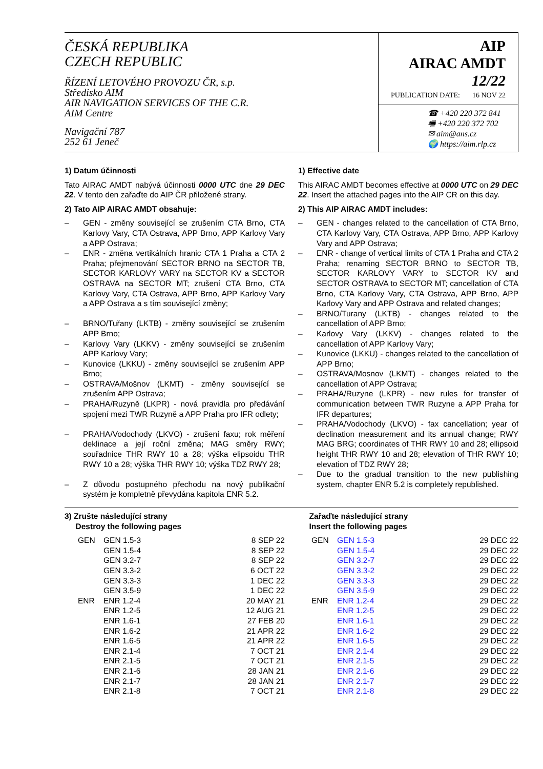ČESKÁ REPUBLIKA
CZECH REPUBLIC
ŘÍZENÍ LETOVÉHO PROVOZU ČR, s.p.
Středisko AIM
AIR NAVIGATION SERVICES OF THE C.R.
AIM Centre
Navigační 787
252 61 Jeneč
AIP
AIRAC AMDT
12/22
PUBLICATION DATE: 16 NOV 22
☎ +420 220 372 841
🖷 +420 220 372 702
✉ aim@ans.cz
🌍 https://aim.rlp.cz
1) Datum účinnosti
Tato AIRAC AMDT nabývá účinnosti 0000 UTC dne 29 DEC 22. V tento den zařaďte do AIP ČR přiložené strany.
2) Tato AIP AIRAC AMDT obsahuje:
– GEN - změny související se zrušením CTA Brno, CTA Karlovy Vary, CTA Ostrava, APP Brno, APP Karlovy Vary a APP Ostrava;
– ENR - změna vertikálních hranic CTA 1 Praha a CTA 2 Praha; přejmenování SECTOR BRNO na SECTOR TB, SECTOR KARLOVY VARY na SECTOR KV a SECTOR OSTRAVA na SECTOR MT; zrušení CTA Brno, CTA Karlovy Vary, CTA Ostrava, APP Brno, APP Karlovy Vary a APP Ostrava a s tím související změny;
– BRNO/Tuřany (LKTB) - změny související se zrušením APP Brno;
– Karlovy Vary (LKKV) - změny související se zrušením APP Karlovy Vary;
– Kunovice (LKKU) - změny související se zrušením APP Brno;
– OSTRAVA/Mošnov (LKMT) - změny související se zrušením APP Ostrava;
– PRAHA/Ruzyně (LKPR) - nová pravidla pro předávání spojení mezi TWR Ruzyně a APP Praha pro IFR odlety;
– PRAHA/Vodochody (LKVO) - zrušení faxu; rok měření deklinace a její roční změna; MAG směry RWY; souřadnice THR RWY 10 a 28; výška elipsoidu THR RWY 10 a 28; výška THR RWY 10; výška TDZ RWY 28;
– Z důvodu postupného přechodu na nový publikační systém je kompletně převydána kapitola ENR 5.2.
1) Effective date
This AIRAC AMDT becomes effective at 0000 UTC on 29 DEC 22. Insert the attached pages into the AIP CR on this day.
2) This AIP AIRAC AMDT includes:
– GEN - changes related to the cancellation of CTA Brno, CTA Karlovy Vary, CTA Ostrava, APP Brno, APP Karlovy Vary and APP Ostrava;
– ENR - change of vertical limits of CTA 1 Praha and CTA 2 Praha; renaming SECTOR BRNO to SECTOR TB, SECTOR KARLOVY VARY to SECTOR KV and SECTOR OSTRAVA to SECTOR MT; cancellation of CTA Brno, CTA Karlovy Vary, CTA Ostrava, APP Brno, APP Karlovy Vary and APP Ostrava and related changes;
– BRNO/Turany (LKTB) - changes related to the cancellation of APP Brno;
– Karlovy Vary (LKKV) - changes related to the cancellation of APP Karlovy Vary;
– Kunovice (LKKU) - changes related to the cancellation of APP Brno;
– OSTRAVA/Mosnov (LKMT) - changes related to the cancellation of APP Ostrava;
– PRAHA/Ruzyne (LKPR) - new rules for transfer of communication between TWR Ruzyne a APP Praha for IFR departures;
– PRAHA/Vodochody (LKVO) - fax cancellation; year of declination measurement and its annual change; RWY MAG BRG; coordinates of THR RWY 10 and 28; ellipsoid height THR RWY 10 and 28; elevation of THR RWY 10; elevation of TDZ RWY 28;
– Due to the gradual transition to the new publishing system, chapter ENR 5.2 is completely republished.
3) Zrušte následující strany
Destroy the following pages
| | GEN | GEN 1.5-3 | 8 SEP 22 |
| | | GEN 1.5-4 | 8 SEP 22 |
| | | GEN 3.2-7 | 8 SEP 22 |
| | | GEN 3.3-2 | 6 OCT 22 |
| | | GEN 3.3-3 | 1 DEC 22 |
| | | GEN 3.5-9 | 1 DEC 22 |
| | ENR | ENR 1.2-4 | 20 MAY 21 |
| | | ENR 1.2-5 | 12 AUG 21 |
| | | ENR 1.6-1 | 27 FEB 20 |
| | | ENR 1.6-2 | 21 APR 22 |
| | | ENR 1.6-5 | 21 APR 22 |
| | | ENR 2.1-4 | 7 OCT 21 |
| | | ENR 2.1-5 | 7 OCT 21 |
| | | ENR 2.1-6 | 28 JAN 21 |
| | | ENR 2.1-7 | 28 JAN 21 |
| | | ENR 2.1-8 | 7 OCT 21 |
Zařaďte následující strany
Insert the following pages
| | GEN | GEN 1.5-3 | 29 DEC 22 |
| | | GEN 1.5-4 | 29 DEC 22 |
| | | GEN 3.2-7 | 29 DEC 22 |
| | | GEN 3.3-2 | 29 DEC 22 |
| | | GEN 3.3-3 | 29 DEC 22 |
| | | GEN 3.5-9 | 29 DEC 22 |
| | ENR | ENR 1.2-4 | 29 DEC 22 |
| | | ENR 1.2-5 | 29 DEC 22 |
| | | ENR 1.6-1 | 29 DEC 22 |
| | | ENR 1.6-2 | 29 DEC 22 |
| | | ENR 1.6-5 | 29 DEC 22 |
| | | ENR 2.1-4 | 29 DEC 22 |
| | | ENR 2.1-5 | 29 DEC 22 |
| | | ENR 2.1-6 | 29 DEC 22 |
| | | ENR 2.1-7 | 29 DEC 22 |
| | | ENR 2.1-8 | 29 DEC 22 |